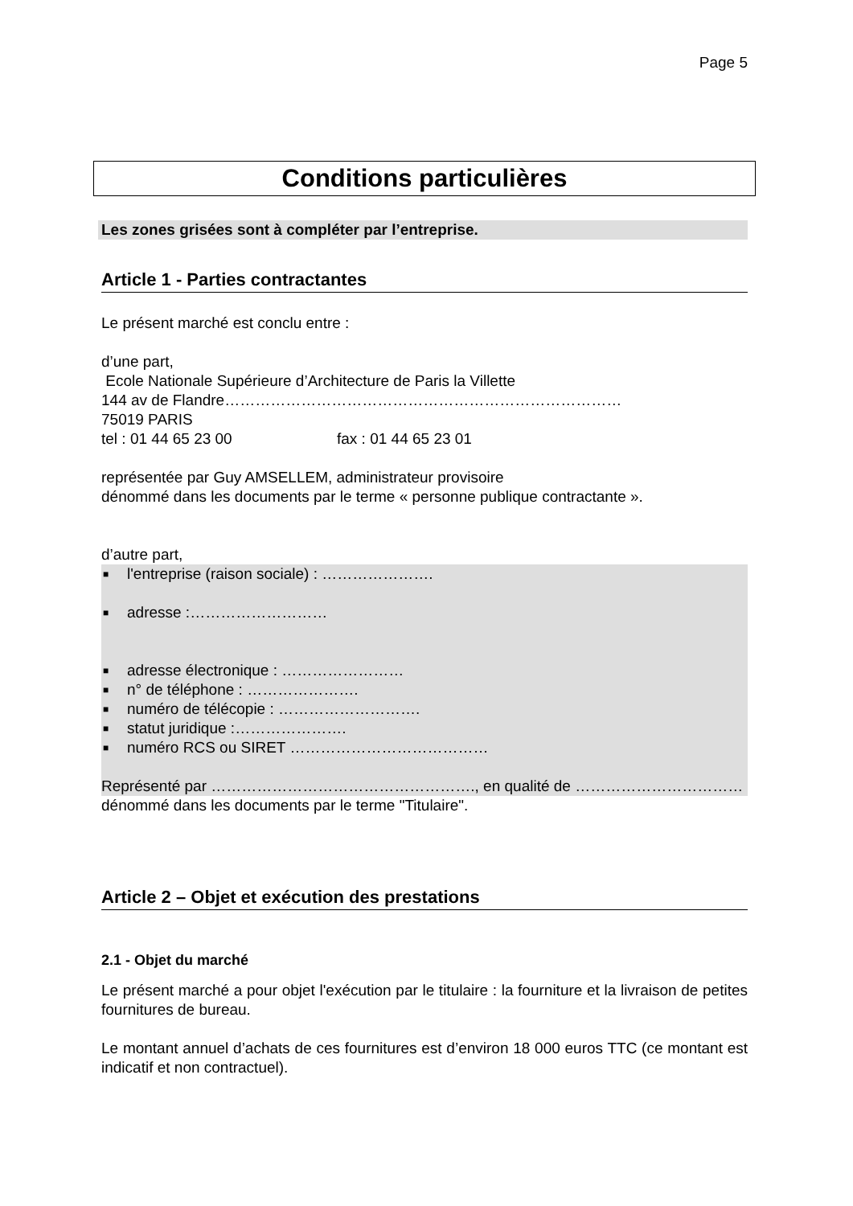Page 5
Conditions particulières
Les zones grisées sont à compléter par l’entreprise.
Article 1 - Parties contractantes
Le présent marché est conclu entre :
d’une part,
Ecole Nationale Supérieure d’Architecture de Paris la Villette
144 av de Flandre……………………………………………………………………
75019 PARIS
tel : 01 44 65 23 00 fax : 01 44 65 23 01
représentée par Guy AMSELLEM, administrateur provisoire
dénommé dans les documents par le terme « personne publique contractante ».
d’autre part,
■ l'entreprise (raison sociale) : ………………….
■ adresse :………………………
■ adresse électronique : ……………………
■ n° de téléphone : ………………….
■ numéro de télécopie : ……………………….
■ statut juridique :………………….
■ numéro RCS ou SIRET …………………………………
Représenté par ……………………………………………., en qualité de ……………………………
dénommé dans les documents par le terme "Titulaire".
Article 2 – Objet et exécution des prestations
2.1 - Objet du marché
Le présent marché a pour objet l'exécution par le titulaire : la fourniture et la livraison de petites fournitures de bureau.
Le montant annuel d’achats de ces fournitures est d’environ 18 000 euros TTC (ce montant est indicatif et non contractuel).